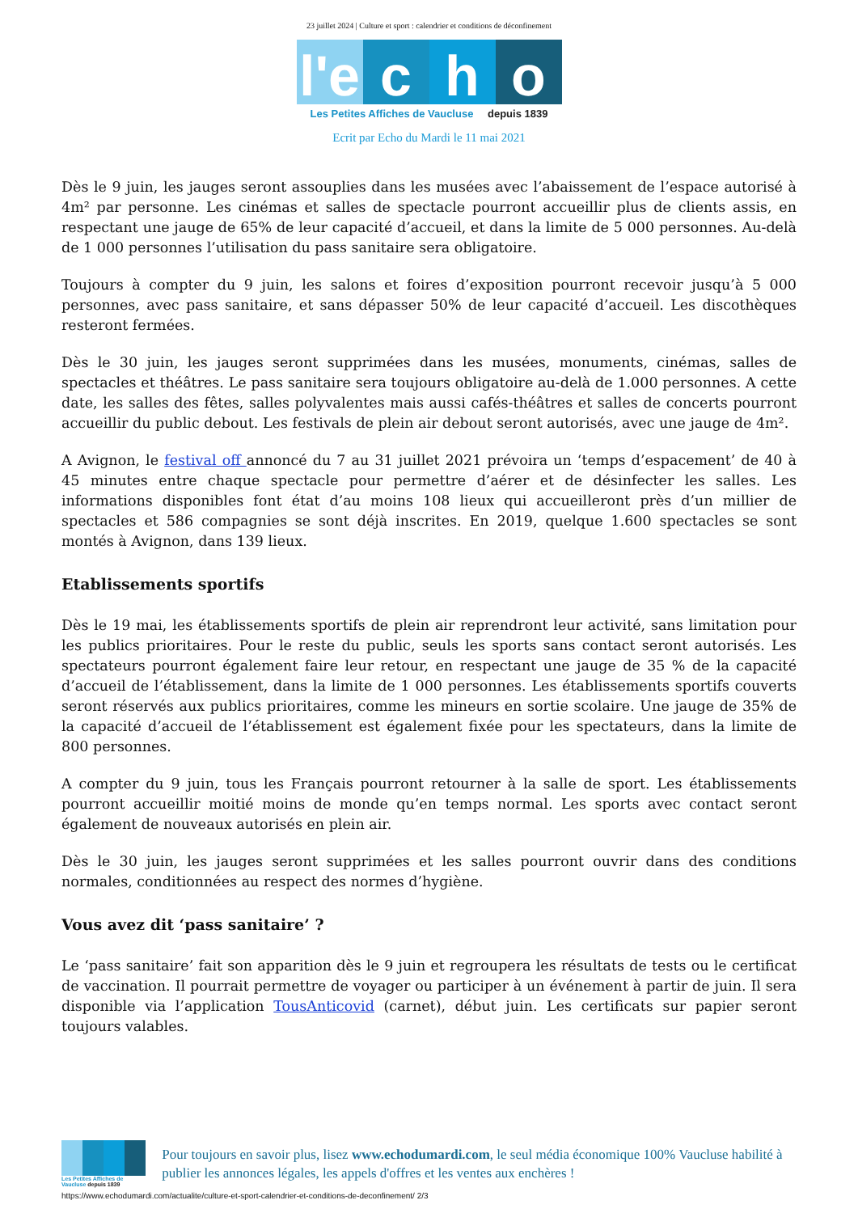23 juillet 2024 | Culture et sport : calendrier et conditions de déconfinement
l'e
c
h
o
Les Petites Affiches de Vaucluse depuis 1839
Ecrit par Echo du Mardi le 11 mai 2021
Dès le 9 juin, les jauges seront assouplies dans les musées avec l’abaissement de l’espace autorisé à 4m² par personne. Les cinémas et salles de spectacle pourront accueillir plus de clients assis, en respectant une jauge de 65% de leur capacité d’accueil, et dans la limite de 5 000 personnes. Au-delà de 1 000 personnes l’utilisation du pass sanitaire sera obligatoire.
Toujours à compter du 9 juin, les salons et foires d’exposition pourront recevoir jusqu’à 5 000 personnes, avec pass sanitaire, et sans dépasser 50% de leur capacité d’accueil. Les discothèques resteront fermées.
Dès le 30 juin, les jauges seront supprimées dans les musées, monuments, cinémas, salles de spectacles et théâtres. Le pass sanitaire sera toujours obligatoire au-delà de 1.000 personnes. A cette date, les salles des fêtes, salles polyvalentes mais aussi cafés-théâtres et salles de concerts pourront accueillir du public debout. Les festivals de plein air debout seront autorisés, avec une jauge de 4m².
A Avignon, le festival off annoncé du 7 au 31 juillet 2021 prévoira un ‘temps d’espacement’ de 40 à 45 minutes entre chaque spectacle pour permettre d’aérer et de désinfecter les salles. Les informations disponibles font état d’au moins 108 lieux qui accueilleront près d’un millier de spectacles et 586 compagnies se sont déjà inscrites. En 2019, quelque 1.600 spectacles se sont montés à Avignon, dans 139 lieux.
Etablissements sportifs
Dès le 19 mai, les établissements sportifs de plein air reprendront leur activité, sans limitation pour les publics prioritaires. Pour le reste du public, seuls les sports sans contact seront autorisés. Les spectateurs pourront également faire leur retour, en respectant une jauge de 35 % de la capacité d’accueil de l’établissement, dans la limite de 1 000 personnes. Les établissements sportifs couverts seront réservés aux publics prioritaires, comme les mineurs en sortie scolaire. Une jauge de 35% de la capacité d’accueil de l’établissement est également fixée pour les spectateurs, dans la limite de 800 personnes.
A compter du 9 juin, tous les Français pourront retourner à la salle de sport. Les établissements pourront accueillir moitié moins de monde qu’en temps normal. Les sports avec contact seront également de nouveaux autorisés en plein air.
Dès le 30 juin, les jauges seront supprimées et les salles pourront ouvrir dans des conditions normales, conditionnées au respect des normes d’hygiène.
Vous avez dit ‘pass sanitaire’ ?
Le ‘pass sanitaire’ fait son apparition dès le 9 juin et regroupera les résultats de tests ou le certificat de vaccination. Il pourrait permettre de voyager ou participer à un événement à partir de juin. Il sera disponible via l’application TousAnticovid (carnet), début juin. Les certificats sur papier seront toujours valables.
Les Petites Affiches de Vaucluse depuis 1839
Pour toujours en savoir plus, lisez www.echodumardi.com, le seul média économique 100% Vaucluse habilité à publier les annonces légales, les appels d'offres et les ventes aux enchères !
https://www.echodumardi.com/actualite/culture-et-sport-calendrier-et-conditions-de-deconfinement/ 2/3